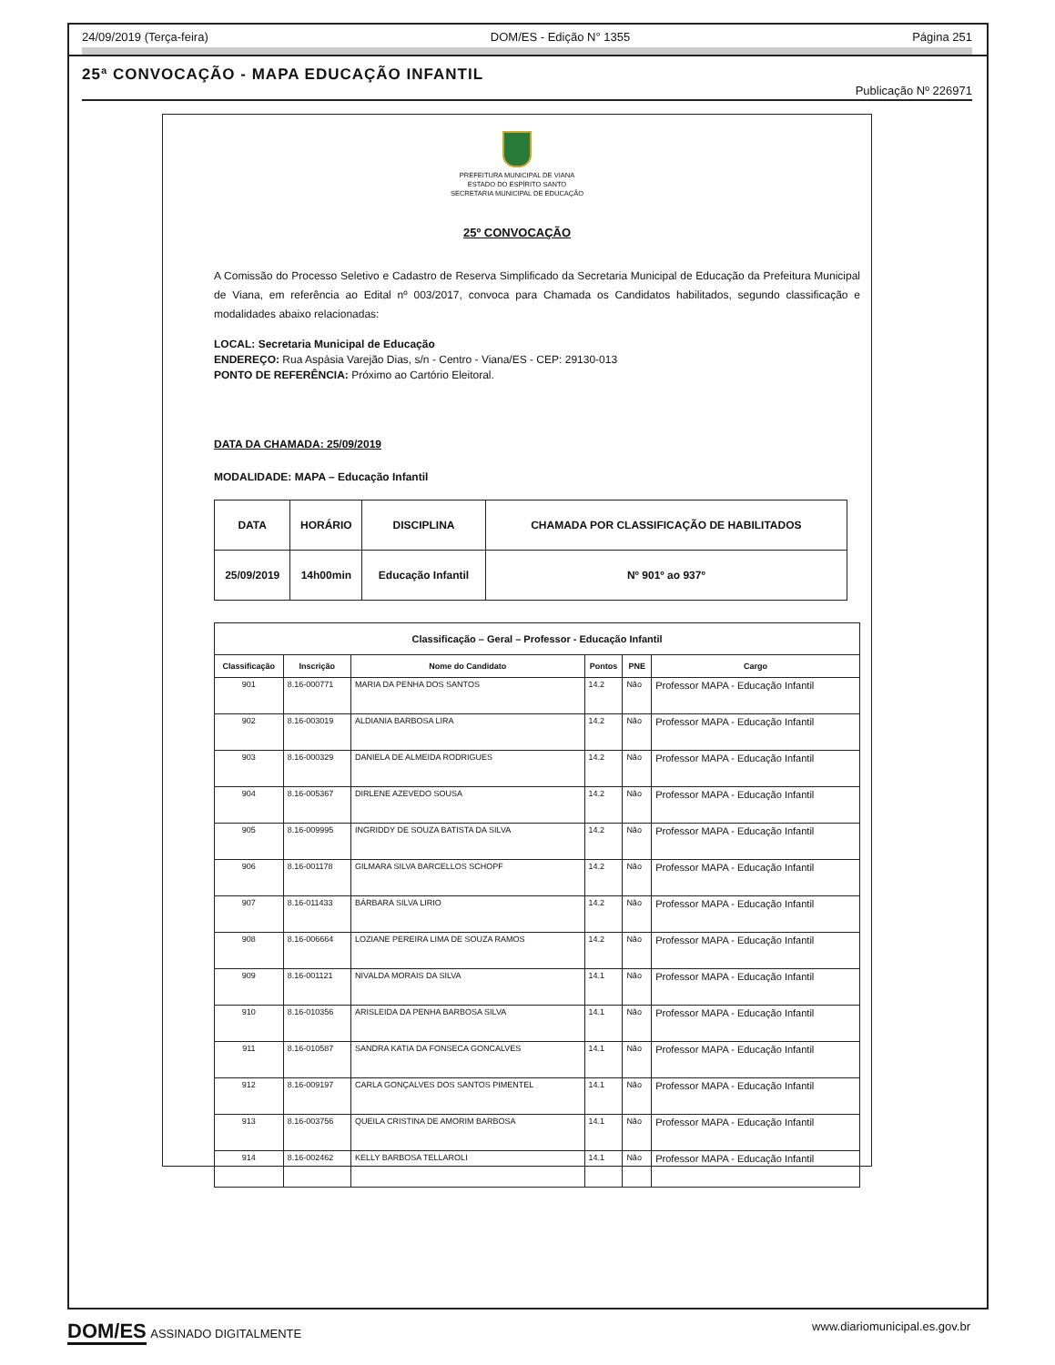24/09/2019 (Terça-feira) DOM/ES - Edição N° 1355 Página 251
25ª CONVOCAÇÃO - MAPA EDUCAÇÃO INFANTIL
Publicação Nº 226971
PREFEITURA MUNICIPAL DE VIANA
ESTADO DO ESPÍRITO SANTO
SECRETARIA MUNICIPAL DE EDUCAÇÃO
25º CONVOCAÇÃO
A Comissão do Processo Seletivo e Cadastro de Reserva Simplificado da Secretaria Municipal de Educação da Prefeitura Municipal de Viana, em referência ao Edital nº 003/2017, convoca para Chamada os Candidatos habilitados, segundo classificação e modalidades abaixo relacionadas:
LOCAL: Secretaria Municipal de Educação
ENDEREÇO: Rua Aspásia Varejão Dias, s/n - Centro - Viana/ES - CEP: 29130-013
PONTO DE REFERÊNCIA: Próximo ao Cartório Eleitoral.
DATA DA CHAMADA: 25/09/2019
MODALIDADE: MAPA – Educação Infantil
| DATA | HORÁRIO | DISCIPLINA | CHAMADA POR CLASSIFICAÇÃO DE HABILITADOS |
| 25/09/2019 | 14h00min | Educação Infantil | Nº 901º ao 937º |
| Classificação – Geral – Professor - Educação Infantil | | | | | |
| --- | --- | --- | --- | --- | --- |
| Classificação | Inscrição | Nome do Candidato | Pontos | PNE | Cargo |
| 901 | 8.16-000771 | MARIA DA PENHA DOS SANTOS | 14.2 | Não | Professor MAPA - Educação Infantil |
| 902 | 8.16-003019 | ALDIANIA BARBOSA LIRA | 14.2 | Não | Professor MAPA - Educação Infantil |
| 903 | 8.16-000329 | DANIELA DE ALMEIDA RODRIGUES | 14.2 | Não | Professor MAPA - Educação Infantil |
| 904 | 8.16-005367 | DIRLENE AZEVEDO SOUSA | 14.2 | Não | Professor MAPA - Educação Infantil |
| 905 | 8.16-009995 | INGRIDDY DE SOUZA BATISTA DA SILVA | 14.2 | Não | Professor MAPA - Educação Infantil |
| 906 | 8.16-001178 | GILMARA SILVA BARCELLOS SCHOPF | 14.2 | Não | Professor MAPA - Educação Infantil |
| 907 | 8.16-011433 | BÁRBARA SILVA LIRIO | 14.2 | Não | Professor MAPA - Educação Infantil |
| 908 | 8.16-006664 | LOZIANE PEREIRA LIMA DE SOUZA RAMOS | 14.2 | Não | Professor MAPA - Educação Infantil |
| 909 | 8.16-001121 | NIVALDA MORAIS DA SILVA | 14.1 | Não | Professor MAPA - Educação Infantil |
| 910 | 8.16-010356 | ARISLEIDA DA PENHA BARBOSA SILVA | 14.1 | Não | Professor MAPA - Educação Infantil |
| 911 | 8.16-010587 | SANDRA KATIA DA FONSECA GONCALVES | 14.1 | Não | Professor MAPA - Educação Infantil |
| 912 | 8.16-009197 | CARLA GONÇALVES DOS SANTOS PIMENTEL | 14.1 | Não | Professor MAPA - Educação Infantil |
| 913 | 8.16-003756 | QUEILA CRISTINA DE AMORIM BARBOSA | 14.1 | Não | Professor MAPA - Educação Infantil |
| 914 | 8.16-002462 | KELLY BARBOSA TELLAROLI | 14.1 | Não | Professor MAPA - Educação Infantil |
DOM/ES ASSINADO DIGITALMENTE www.diariomunicipal.es.gov.br